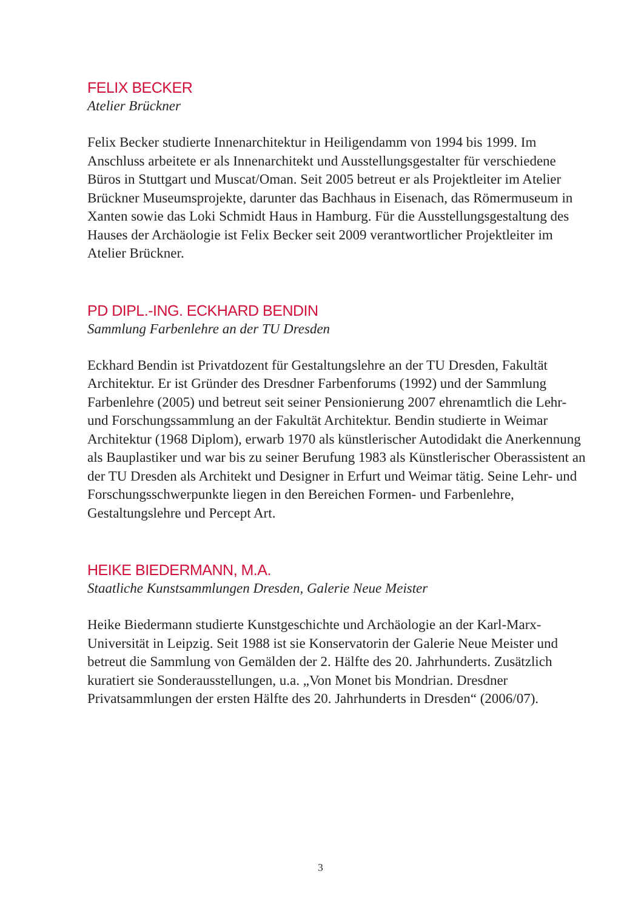FELIX BECKER
Atelier Brückner
Felix Becker studierte Innenarchitektur in Heiligendamm von 1994 bis 1999. Im Anschluss arbeitete er als Innenarchitekt und Ausstellungsgestalter für verschiedene Büros in Stuttgart und Muscat/Oman. Seit 2005 betreut er als Projektleiter im Atelier Brückner Museumsprojekte, darunter das Bachhaus in Eisenach, das Römermuseum in Xanten sowie das Loki Schmidt Haus in Hamburg. Für die Ausstellungsgestaltung des Hauses der Archäologie ist Felix Becker seit 2009 verantwortlicher Projektleiter im Atelier Brückner.
PD DIPL.-ING. ECKHARD BENDIN
Sammlung Farbenlehre an der TU Dresden
Eckhard Bendin ist Privatdozent für Gestaltungslehre an der TU Dresden, Fakultät Architektur. Er ist Gründer des Dresdner Farbenforums (1992) und der Sammlung Farbenlehre (2005) und betreut seit seiner Pensionierung 2007 ehrenamtlich die Lehr- und Forschungssammlung an der Fakultät Architektur. Bendin studierte in Weimar Architektur (1968 Diplom), erwarb 1970 als künstlerischer Autodidakt die Anerkennung als Bauplastiker und war bis zu seiner Berufung 1983 als Künstlerischer Oberassistent an der TU Dresden als Architekt und Designer in Erfurt und Weimar tätig. Seine Lehr- und Forschungsschwerpunkte liegen in den Bereichen Formen- und Farbenlehre, Gestaltungslehre und Percept Art.
HEIKE BIEDERMANN, M.A.
Staatliche Kunstsammlungen Dresden, Galerie Neue Meister
Heike Biedermann studierte Kunstgeschichte und Archäologie an der Karl-Marx-Universität in Leipzig. Seit 1988 ist sie Konservatorin der Galerie Neue Meister und betreut die Sammlung von Gemälden der 2. Hälfte des 20. Jahrhunderts. Zusätzlich kuratiert sie Sonderausstellungen, u.a. „Von Monet bis Mondrian. Dresdner Privatsammlungen der ersten Hälfte des 20. Jahrhunderts in Dresden“ (2006/07).
3